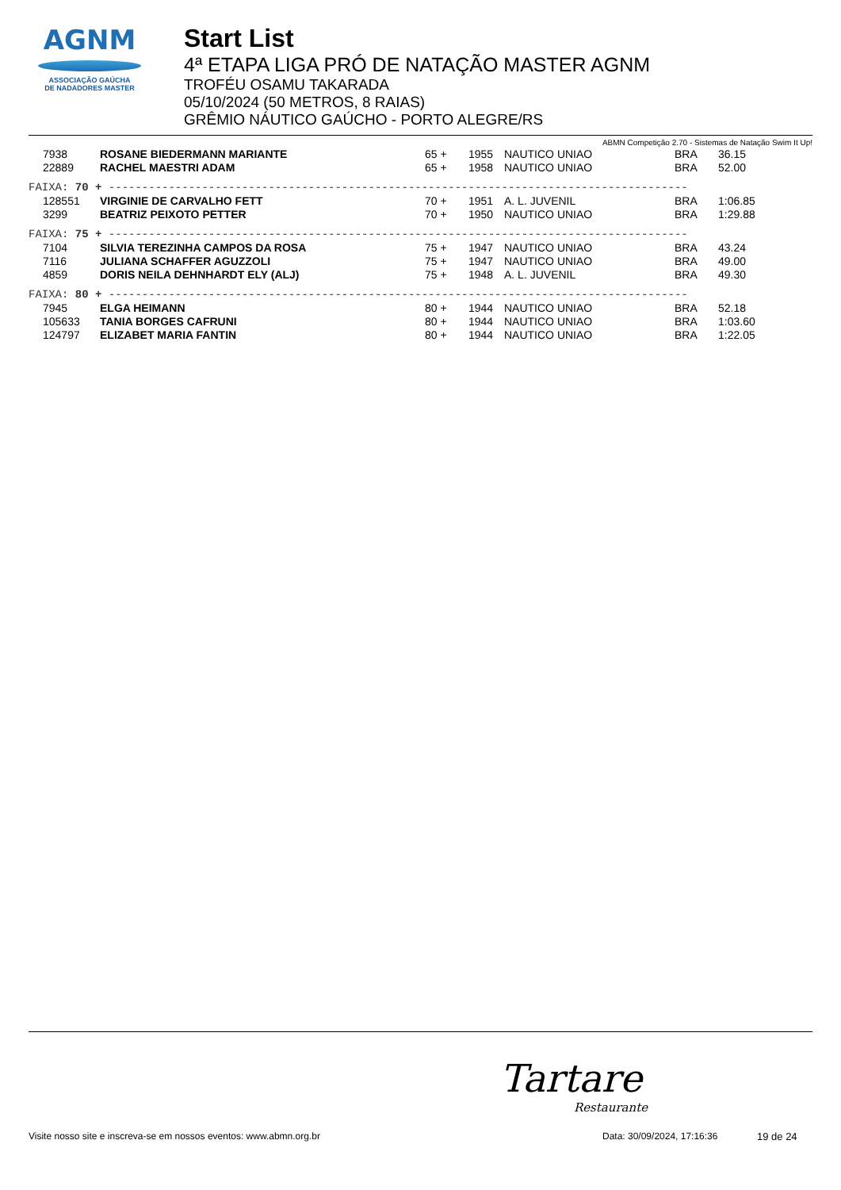AGNM
ASSOCIAÇÃO GAÚCHA
DE NADADORES MASTER
Start List
4ª ETAPA LIGA PRÓ DE NATAÇÃO MASTER AGNM
TROFÉU OSAMU TAKARADA
05/10/2024 (50 METROS, 8 RAIAS)
GRÊMIO NÁUTICO GAÚCHO - PORTO ALEGRE/RS
ABMN Competição 2.70 - Sistemas de Natação Swim It Up!
| 7938 | ROSANE BIEDERMANN MARIANTE | 65 + | 1955 | NAUTICO UNIAO | BRA | 36.15 |
| 22889 | RACHEL MAESTRI ADAM | 65 + | 1958 | NAUTICO UNIAO | BRA | 52.00 |
| FAIXA: 70 + --------------------------------------------------------------------------------------- | | | | | | |
| 128551 | VIRGINIE DE CARVALHO FETT | 70 + | 1951 | A. L. JUVENIL | BRA | 1:06.85 |
| 3299 | BEATRIZ PEIXOTO PETTER | 70 + | 1950 | NAUTICO UNIAO | BRA | 1:29.88 |
| FAIXA: 75 + --------------------------------------------------------------------------------------- | | | | | | |
| 7104 | SILVIA TEREZINHA CAMPOS DA ROSA | 75 + | 1947 | NAUTICO UNIAO | BRA | 43.24 |
| 7116 | JULIANA SCHAFFER AGUZZOLI | 75 + | 1947 | NAUTICO UNIAO | BRA | 49.00 |
| 4859 | DORIS NEILA DEHNHARDT ELY (ALJ) | 75 + | 1948 | A. L. JUVENIL | BRA | 49.30 |
| FAIXA: 80 + --------------------------------------------------------------------------------------- | | | | | | |
| 7945 | ELGA HEIMANN | 80 + | 1944 | NAUTICO UNIAO | BRA | 52.18 |
| 105633 | TANIA BORGES CAFRUNI | 80 + | 1944 | NAUTICO UNIAO | BRA | 1:03.60 |
| 124797 | ELIZABET MARIA FANTIN | 80 + | 1944 | NAUTICO UNIAO | BRA | 1:22.05 |
Tartare
Restaurante
Visite nosso site e inscreva-se em nossos eventos: www.abmn.org.br Data: 30/09/2024, 17:16:36 19 de 24